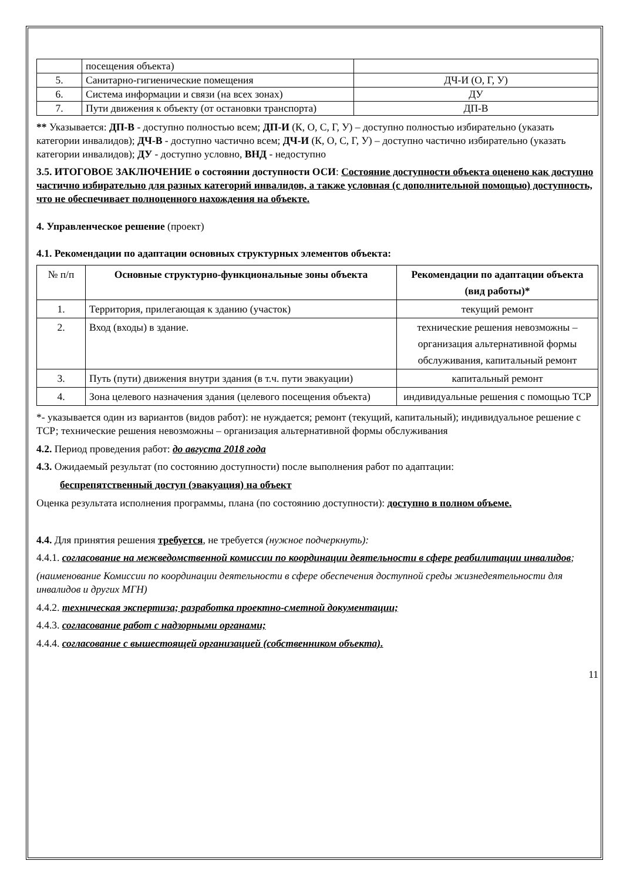| | посещения объекта) | |
| 5. | Санитарно-гигиенические помещения | ДЧ-И (О, Г, У) |
| 6. | Система информации и связи (на всех зонах) | ДУ |
| 7. | Пути движения к объекту (от остановки транспорта) | ДП-В |
** Указывается: ДП-В - доступно полностью всем; ДП-И (К, О, С, Г, У) – доступно полностью избирательно (указать категории инвалидов); ДЧ-В - доступно частично всем; ДЧ-И (К, О, С, Г, У) – доступно частично избирательно (указать категории инвалидов); ДУ - доступно условно, ВНД - недоступно
3.5. ИТОГОВОЕ ЗАКЛЮЧЕНИЕ о состоянии доступности ОСИ: Состояние доступности объекта оценено как доступно частично избирательно для разных категорий инвалидов, а также условная (с дополнительной помощью) доступность, что не обеспечивает полноценного нахождения на объекте.
4. Управленческое решение (проект)
4.1. Рекомендации по адаптации основных структурных элементов объекта:
| № п/п | Основные структурно-функциональные зоны объекта | Рекомендации по адаптации объекта (вид работы)* |
| --- | --- | --- |
| 1. | Территория, прилегающая к зданию (участок) | текущий ремонт |
| 2. | Вход (входы) в здание. | технические решения невозможны – организация альтернативной формы обслуживания, капитальный ремонт |
| 3. | Путь (пути) движения внутри здания (в т.ч. пути эвакуации) | капитальный ремонт |
| 4. | Зона целевого назначения здания (целевого посещения объекта) | индивидуальные решения с помощью ТСР |
*- указывается один из вариантов (видов работ): не нуждается; ремонт (текущий, капитальный); индивидуальное решение с ТСР; технические решения невозможны – организация альтернативной формы обслуживания
4.2. Период проведения работ: до августа 2018 года
4.3. Ожидаемый результат (по состоянию доступности) после выполнения работ по адаптации:
беспрепятственный доступ (эвакуация) на объект
Оценка результата исполнения программы, плана (по состоянию доступности): доступно в полном объеме.
4.4. Для принятия решения требуется, не требуется (нужное подчеркнуть):
4.4.1. согласование на межведомственной комиссии по координации деятельности в сфере реабилитации инвалидов;
(наименование Комиссии по координации деятельности в сфере обеспечения доступной среды жизнедеятельности для инвалидов и других МГН)
4.4.2. техническая экспертиза; разработка проектно-сметной документации;
4.4.3. согласование работ с надзорными органами;
4.4.4. согласование с вышестоящей организацией (собственником объекта).
11